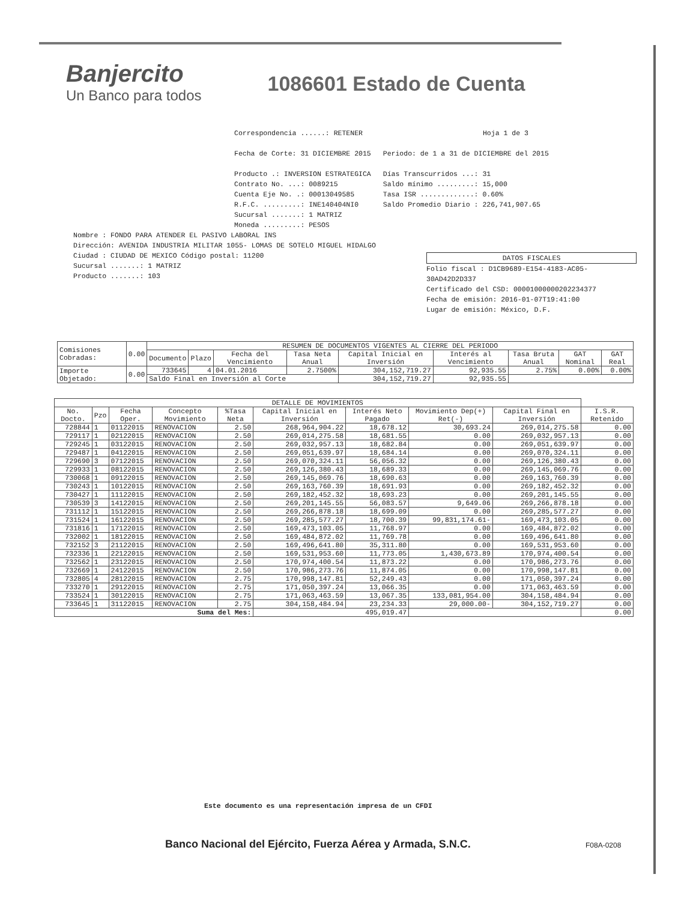Banjercito
Un Banco para todos
1086601 Estado de Cuenta
Correspondencia ......: RETENER Hoja 1 de 3
Fecha de Corte: 31 DICIEMBRE 2015 Periodo: de 1 a 31 de DICIEMBRE del 2015
Producto .: INVERSION ESTRATEGICA
Contrato No. ...: 0089215
Cuenta Eje No. .: 00013049585
R.F.C. .........: INE140404NI0
Sucursal .......: 1 MATRIZ
Moneda .........: PESOS
Días Transcurridos ...: 31
Saldo mínimo .........: 15,000
Tasa ISR .............: 0.60%
Saldo Promedio Diario : 226,741,907.65
Nombre : FONDO PARA ATENDER EL PASIVO LABORAL INS
Dirección: AVENIDA INDUSTRIA MILITAR 1055- LOMAS DE SOTELO MIGUEL HIDALGO
Ciudad : CIUDAD DE MEXICO Código postal: 11200
Sucursal .......: 1 MATRIZ
Producto .......: 103
DATOS FISCALES
Folio fiscal : D1CB9689-E154-4183-AC05-30AD42D2D337
Certificado del CSD: 00001000000202234377
Fecha de emisión: 2016-01-07T19:41:00
Lugar de emisión: México, D.F.
| Comisiones Cobradas: | 0.00 | RESUMEN DE DOCUMENTOS VIGENTES AL CIERRE DEL PERIODO | | | | | | | | |
| | | Documento | Plazo | Fecha del Vencimiento | Tasa Neta Anual | Capital Inicial en Inversión | Interés al Vencimiento | Tasa Bruta Anual | GAT Nominal | GAT Real |
| Importe Objetado: | 0.00 | 733645 | 4 | 04.01.2016 | 2.7500% | 304,152,719.27 | 92,935.55 | 2.75% | 0.00% | 0.00% |
| | | Saldo Final en Inversión al Corte | | | | 304,152,719.27 | 92,935.55 | | | |
| DETALLE DE MOVIMIENTOS | | | | | | | | | |
| No. Docto. | Pzo | Fecha Oper. | Concepto Movimiento | %Tasa Neta | Capital Inicial en Inversión | Interés Neto Pagado | Movimiento Dep(+) Ret(-) | Capital Final en Inversión | I.S.R. Retenido |
| 728844 | 1 | 01122015 | RENOVACION | 2.50 | 268,964,904.22 | 18,678.12 | 30,693.24 | 269,014,275.58 | 0.00 |
| 729117 | 1 | 02122015 | RENOVACION | 2.50 | 269,014,275.58 | 18,681.55 | 0.00 | 269,032,957.13 | 0.00 |
| 729245 | 1 | 03122015 | RENOVACION | 2.50 | 269,032,957.13 | 18,682.84 | 0.00 | 269,051,639.97 | 0.00 |
| 729487 | 1 | 04122015 | RENOVACION | 2.50 | 269,051,639.97 | 18,684.14 | 0.00 | 269,070,324.11 | 0.00 |
| 729690 | 3 | 07122015 | RENOVACION | 2.50 | 269,070,324.11 | 56,056.32 | 0.00 | 269,126,380.43 | 0.00 |
| 729933 | 1 | 08122015 | RENOVACION | 2.50 | 269,126,380.43 | 18,689.33 | 0.00 | 269,145,069.76 | 0.00 |
| 730068 | 1 | 09122015 | RENOVACION | 2.50 | 269,145,069.76 | 18,690.63 | 0.00 | 269,163,760.39 | 0.00 |
| 730243 | 1 | 10122015 | RENOVACION | 2.50 | 269,163,760.39 | 18,691.93 | 0.00 | 269,182,452.32 | 0.00 |
| 730427 | 1 | 11122015 | RENOVACION | 2.50 | 269,182,452.32 | 18,693.23 | 0.00 | 269,201,145.55 | 0.00 |
| 730539 | 3 | 14122015 | RENOVACION | 2.50 | 269,201,145.55 | 56,083.57 | 9,649.06 | 269,266,878.18 | 0.00 |
| 731112 | 1 | 15122015 | RENOVACION | 2.50 | 269,266,878.18 | 18,699.09 | 0.00 | 269,285,577.27 | 0.00 |
| 731524 | 1 | 16122015 | RENOVACION | 2.50 | 269,285,577.27 | 18,700.39 | 99,831,174.61- | 169,473,103.05 | 0.00 |
| 731816 | 1 | 17122015 | RENOVACION | 2.50 | 169,473,103.05 | 11,768.97 | 0.00 | 169,484,872.02 | 0.00 |
| 732002 | 1 | 18122015 | RENOVACION | 2.50 | 169,484,872.02 | 11,769.78 | 0.00 | 169,496,641.80 | 0.00 |
| 732152 | 3 | 21122015 | RENOVACION | 2.50 | 169,496,641.80 | 35,311.80 | 0.00 | 169,531,953.60 | 0.00 |
| 732336 | 1 | 22122015 | RENOVACION | 2.50 | 169,531,953.60 | 11,773.05 | 1,430,673.89 | 170,974,400.54 | 0.00 |
| 732562 | 1 | 23122015 | RENOVACION | 2.50 | 170,974,400.54 | 11,873.22 | 0.00 | 170,986,273.76 | 0.00 |
| 732669 | 1 | 24122015 | RENOVACION | 2.50 | 170,986,273.76 | 11,874.05 | 0.00 | 170,998,147.81 | 0.00 |
| 732805 | 4 | 28122015 | RENOVACION | 2.75 | 170,998,147.81 | 52,249.43 | 0.00 | 171,050,397.24 | 0.00 |
| 733270 | 1 | 29122015 | RENOVACION | 2.75 | 171,050,397.24 | 13,066.35 | 0.00 | 171,063,463.59 | 0.00 |
| 733524 | 1 | 30122015 | RENOVACION | 2.75 | 171,063,463.59 | 13,067.35 | 133,081,954.00 | 304,158,484.94 | 0.00 |
| 733645 | 1 | 31122015 | RENOVACION | 2.75 | 304,158,484.94 | 23,234.33 | 29,000.00- | 304,152,719.27 | 0.00 |
| Suma del Mes: | | | | | 495,019.47 | | | | 0.00 |
Este documento es una representación impresa de un CFDI
Banco Nacional del Ejército, Fuerza Aérea y Armada, S.N.C.
F08A-0208